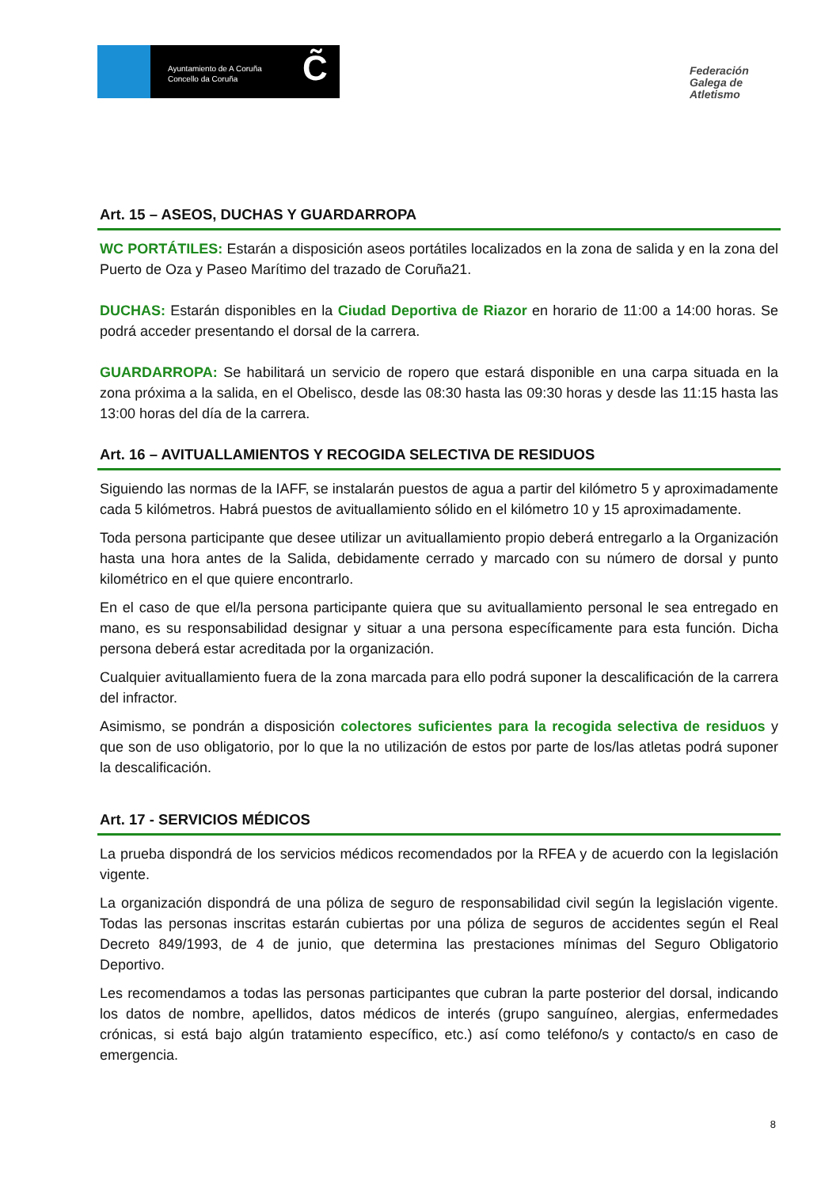Ayuntamiento de A Coruña
Concello da Coruña
C̃
Federación Galega de Atletismo
Art. 15 – ASEOS, DUCHAS Y GUARDARROPA
WC PORTÁTILES: Estarán a disposición aseos portátiles localizados en la zona de salida y en la zona del Puerto de Oza y Paseo Marítimo del trazado de Coruña21.
DUCHAS: Estarán disponibles en la Ciudad Deportiva de Riazor en horario de 11:00 a 14:00 horas. Se podrá acceder presentando el dorsal de la carrera.
GUARDARROPA: Se habilitará un servicio de ropero que estará disponible en una carpa situada en la zona próxima a la salida, en el Obelisco, desde las 08:30 hasta las 09:30 horas y desde las 11:15 hasta las 13:00 horas del día de la carrera.
Art. 16 – AVITUALLAMIENTOS Y RECOGIDA SELECTIVA DE RESIDUOS
Siguiendo las normas de la IAFF, se instalarán puestos de agua a partir del kilómetro 5 y aproximadamente cada 5 kilómetros. Habrá puestos de avituallamiento sólido en el kilómetro 10 y 15 aproximadamente.
Toda persona participante que desee utilizar un avituallamiento propio deberá entregarlo a la Organización hasta una hora antes de la Salida, debidamente cerrado y marcado con su número de dorsal y punto kilométrico en el que quiere encontrarlo.
En el caso de que el/la persona participante quiera que su avituallamiento personal le sea entregado en mano, es su responsabilidad designar y situar a una persona específicamente para esta función. Dicha persona deberá estar acreditada por la organización.
Cualquier avituallamiento fuera de la zona marcada para ello podrá suponer la descalificación de la carrera del infractor.
Asimismo, se pondrán a disposición colectores suficientes para la recogida selectiva de residuos y que son de uso obligatorio, por lo que la no utilización de estos por parte de los/las atletas podrá suponer la descalificación.
Art. 17 - SERVICIOS MÉDICOS
La prueba dispondrá de los servicios médicos recomendados por la RFEA y de acuerdo con la legislación vigente.
La organización dispondrá de una póliza de seguro de responsabilidad civil según la legislación vigente. Todas las personas inscritas estarán cubiertas por una póliza de seguros de accidentes según el Real Decreto 849/1993, de 4 de junio, que determina las prestaciones mínimas del Seguro Obligatorio Deportivo.
Les recomendamos a todas las personas participantes que cubran la parte posterior del dorsal, indicando los datos de nombre, apellidos, datos médicos de interés (grupo sanguíneo, alergias, enfermedades crónicas, si está bajo algún tratamiento específico, etc.) así como teléfono/s y contacto/s en caso de emergencia.
8